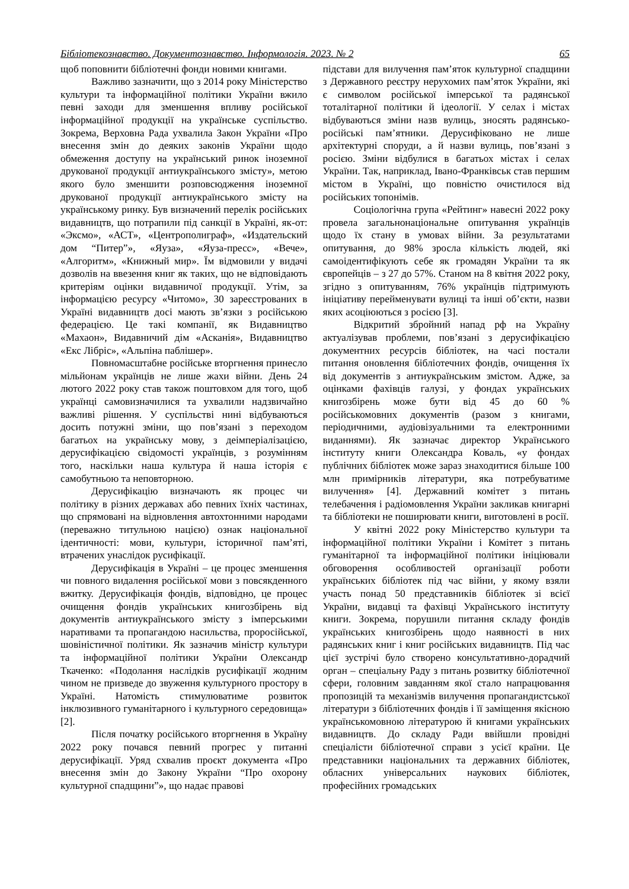Бібліотекознавство. Документознавство. Інформологія. 2023. № 2 65
щоб поповнити бібліотечні фонди новими книгами.
Важливо зазначити, що з 2014 року Міністерство культури та інформаційної політики України вжило певні заходи для зменшення впливу російської інформаційної продукції на українське суспільство. Зокрема, Верховна Рада ухвалила Закон України «Про внесення змін до деяких законів України щодо обмеження доступу на український ринок іноземної друкованої продукції антиукраїнського змісту», метою якого було зменшити розповсюдження іноземної друкованої продукції антиукраїнського змісту на українському ринку. Був визначений перелік російських видавництв, що потрапили під санкції в Україні, як-от: «Эксмо», «АСТ», «Центрополиграф», «Издательский дом “Питер”», «Яуза», «Яуза-пресс», «Вече», «Алгоритм», «Книжный мир». Їм відмовили у видачі дозволів на ввезення книг як таких, що не відповідають критеріям оцінки видавничої продукції. Утім, за інформацією ресурсу «Читомо», 30 зареєстрованих в Україні видавництв досі мають зв’язки з російською федерацією. Це такі компанії, як Видавництво «Махаон», Видавничий дім «Асканія», Видавництво «Екс Лібріс», «Альпіна паблішер».
Повномасштабне російське вторгнення принесло мільйонам українців не лише жахи війни. День 24 лютого 2022 року став також поштовхом для того, щоб українці самовизначилися та ухвалили надзвичайно важливі рішення. У суспільстві нині відбуваються досить потужні зміни, що пов’язані з переходом багатьох на українську мову, з деімперіалізацією, дерусифікацією свідомості українців, з розумінням того, наскільки наша культура й наша історія є самобутньою та неповторною.
Дерусифікацію визначають як процес чи політику в різних державах або певних їхніх частинах, що спрямовані на відновлення автохтонними народами (переважно титульною нацією) ознак національної ідентичності: мови, культури, історичної пам’яті, втрачених унаслідок русифікації.
Дерусифікація в Україні – це процес зменшення чи повного видалення російської мови з повсякденного вжитку. Дерусифікація фондів, відповідно, це процес очищення фондів українських книгозбірень від документів антиукраїнського змісту з імперськими наративами та пропагандою насильства, проросійської, шовіністичної політики. Як зазначив міністр культури та інформаційної політики України Олександр Ткаченко: «Подолання наслідків русифікації жодним чином не призведе до звуження культурного простору в Україні. Натомість стимулюватиме розвиток інклюзивного гуманітарного і культурного середовища» [2].
Після початку російського вторгнення в Україну 2022 року почався певний прогрес у питанні дерусифікації. Уряд схвалив проєкт документа «Про внесення змін до Закону України “Про охорону культурної спадщини”», що надає правові
підстави для вилучення пам’яток культурної спадщини з Державного реєстру нерухомих пам’яток України, які є символом російської імперської та радянської тоталітарної політики й ідеології. У селах і містах відбуваються зміни назв вулиць, зносять радянсько-російські пам’ятники. Дерусифіковано не лише архітектурні споруди, а й назви вулиць, пов’язані з росією. Зміни відбулися в багатьох містах і селах України. Так, наприклад, Івано-Франківськ став першим містом в Україні, що повністю очистилося від російських топонімів.
Соціологічна група «Рейтинг» навесні 2022 року провела загальнонаціональне опитування українців щодо їх стану в умовах війни. За результатами опитування, до 98% зросла кількість людей, які самоідентифікують себе як громадян України та як європейців – з 27 до 57%. Станом на 8 квітня 2022 року, згідно з опитуванням, 76% українців підтримують ініціативу перейменувати вулиці та інші об’єкти, назви яких асоціюються з росією [3].
Відкритий збройний напад рф на Україну актуалізував проблеми, пов’язані з дерусифікацією документних ресурсів бібліотек, на часі постали питання оновлення бібліотечних фондів, очищення їх від документів з антиукраїнським змістом. Адже, за оцінками фахівців галузі, у фондах українських книгозбірень може бути від 45 до 60 % російськомовних документів (разом з книгами, періодичними, аудіовізуальними та електронними виданнями). Як зазначає директор Українського інституту книги Олександра Коваль, «у фондах публічних бібліотек може зараз знаходитися більше 100 млн примірників літератури, яка потребуватиме вилучення» [4]. Державний комітет з питань телебачення і радіомовлення України закликав книгарні та бібліотеки не поширювати книги, виготовлені в росії.
У квітні 2022 року Міністерство культури та інформаційної політики України і Комітет з питань гуманітарної та інформаційної політики ініціювали обговорення особливостей організації роботи українських бібліотек під час війни, у якому взяли участь понад 50 представників бібліотек зі всієї України, видавці та фахівці Українського інституту книги. Зокрема, порушили питання складу фондів українських книгозбірень щодо наявності в них радянських книг і книг російських видавництв. Під час цієї зустрічі було створено консультативно-дорадчий орган – спеціальну Раду з питань розвитку бібліотечної сфери, головним завданням якої стало напрацювання пропозицій та механізмів вилучення пропагандистської літератури з бібліотечних фондів і її заміщення якісною українськомовною літературою й книгами українських видавництв. До складу Ради ввійшли провідні спеціалісти бібліотечної справи з усієї країни. Це представники національних та державних бібліотек, обласних універсальних наукових бібліотек, професійних громадських